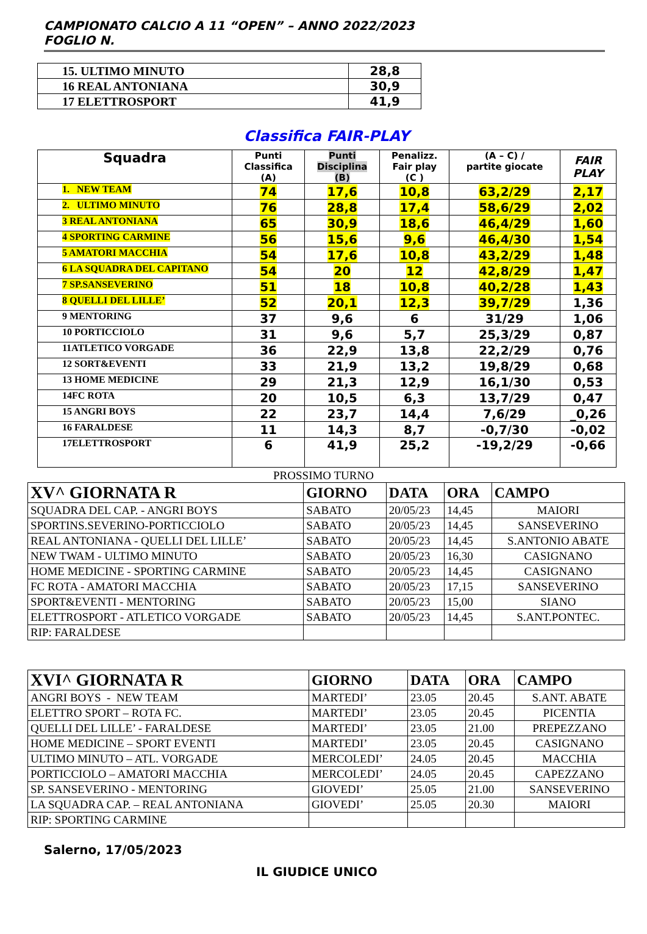CAMPIONATO CALCIO A 11 “OPEN” – ANNO 2022/2023
FOGLIO N.
| 15. ULTIMO MINUTO | 28,8 |
| 16 REAL ANTONIANA | 30,9 |
| 17 ELETTROSPORT | 41,9 |
Classifica FAIR-PLAY
| Squadra | Punti Classifica (A) | Punti Disciplina (B) | Penalizz. Fair play (C ) | (A – C) / partite giocate | FAIR PLAY |
| --- | --- | --- | --- | --- | --- |
| 1. NEW TEAM | 74 | 17,6 | 10,8 | 63,2/29 | 2,17 |
| 2. ULTIMO MINUTO | 76 | 28,8 | 17,4 | 58,6/29 | 2,02 |
| 3 REAL ANTONIANA | 65 | 30,9 | 18,6 | 46,4/29 | 1,60 |
| 4 SPORTING CARMINE | 56 | 15,6 | 9,6 | 46,4/30 | 1,54 |
| 5 AMATORI MACCHIA | 54 | 17,6 | 10,8 | 43,2/29 | 1,48 |
| 6 LA SQUADRA DEL CAPITANO | 54 | 20 | 12 | 42,8/29 | 1,47 |
| 7 SP.SANSEVERINO | 51 | 18 | 10,8 | 40,2/28 | 1,43 |
| 8 QUELLI DEL LILLE’ | 52 | 20,1 | 12,3 | 39,7/29 | 1,36 |
| 9 MENTORING | 37 | 9,6 | 6 | 31/29 | 1,06 |
| 10 PORTICCIOLO | 31 | 9,6 | 5,7 | 25,3/29 | 0,87 |
| 11ATLETICO VORGADE | 36 | 22,9 | 13,8 | 22,2/29 | 0,76 |
| 12 SORT&EVENTI | 33 | 21,9 | 13,2 | 19,8/29 | 0,68 |
| 13 HOME MEDICINE | 29 | 21,3 | 12,9 | 16,1/30 | 0,53 |
| 14FC ROTA | 20 | 10,5 | 6,3 | 13,7/29 | 0,47 |
| 15 ANGRI BOYS | 22 | 23,7 | 14,4 | 7,6/29 | _0,26 |
| 16 FARALDESE | 11 | 14,3 | 8,7 | -0,7/30 | -0,02 |
| 17ELETTROSPORT | 6 | 41,9 | 25,2 | -19,2/29 | -0,66 |
PROSSIMO TURNO
| XV^ GIORNATA R | GIORNO | DATA | ORA | CAMPO |
| --- | --- | --- | --- | --- |
| SQUADRA DEL CAP. - ANGRI BOYS | SABATO | 20/05/23 | 14,45 | MAIORI |
| SPORTINS.SEVERINO-PORTICCIOLO | SABATO | 20/05/23 | 14,45 | SANSEVERINO |
| REAL ANTONIANA - QUELLI DEL LILLE’ | SABATO | 20/05/23 | 14,45 | S.ANTONIO ABATE |
| NEW TWAM - ULTIMO MINUTO | SABATO | 20/05/23 | 16,30 | CASIGNANO |
| HOME MEDICINE - SPORTING CARMINE | SABATO | 20/05/23 | 14,45 | CASIGNANO |
| FC ROTA - AMATORI MACCHIA | SABATO | 20/05/23 | 17,15 | SANSEVERINO |
| SPORT&EVENTI - MENTORING | SABATO | 20/05/23 | 15,00 | SIANO |
| ELETTROSPORT - ATLETICO VORGADE | SABATO | 20/05/23 | 14,45 | S.ANT.PONTEC. |
| RIP: FARALDESE | | | | |
| XVI^ GIORNATA R | GIORNO | DATA | ORA | CAMPO |
| --- | --- | --- | --- | --- |
| ANGRI BOYS - NEW TEAM | MARTEDI’ | 23.05 | 20.45 | S.ANT. ABATE |
| ELETTRO SPORT – ROTA FC. | MARTEDI’ | 23.05 | 20.45 | PICENTIA |
| QUELLI DEL LILLE’ - FARALDESE | MARTEDI’ | 23.05 | 21.00 | PREPEZZANO |
| HOME MEDICINE – SPORT EVENTI | MARTEDI’ | 23.05 | 20.45 | CASIGNANO |
| ULTIMO MINUTO – ATL. VORGADE | MERCOLEDI’ | 24.05 | 20.45 | MACCHIA |
| PORTICCIOLO – AMATORI MACCHIA | MERCOLEDI’ | 24.05 | 20.45 | CAPEZZANO |
| SP. SANSEVERINO - MENTORING | GIOVEDI’ | 25.05 | 21.00 | SANSEVERINO |
| LA SQUADRA CAP. – REAL ANTONIANA | GIOVEDI’ | 25.05 | 20.30 | MAIORI |
| RIP: SPORTING CARMINE | | | | |
Salerno, 17/05/2023
IL GIUDICE UNICO